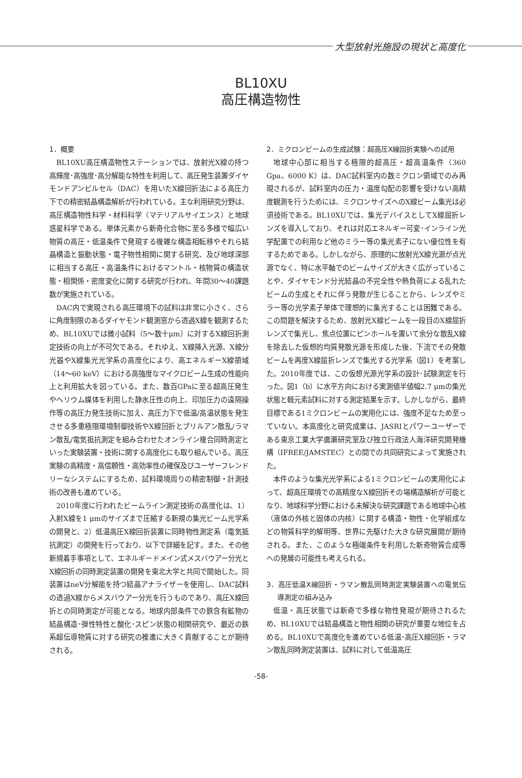大型放射光施設の現状と高度化
BL10XU
高圧構造物性
1．概要
BL10XU高圧構造物性ステーションでは、放射光X線の持つ高輝度･高強度･高分解能な特性を利用して、高圧発生装置ダイヤモンドアンビルセル（DAC）を用いたX線回折法による高圧力下での精密結晶構造解析が行われている。主な利用研究分野は、高圧構造物性科学・材料科学（マテリアルサイエンス）と地球惑星科学である。単体元素から新奇化合物に至る多様で幅広い物質の高圧・低温条件で発現する複雑な構造相転移やそれら結晶構造と振動状態・電子物性相関に関する研究、及び地球深部に相当する高圧・高温条件におけるマントル・核物質の構造状態・相関係・密度変化に関する研究が行われ、年間30～40課題数が実施されている。
DAC内で実現される高圧環境下の試料は非常に小さく、さらに角度制限のあるダイヤモンド観測窓から透過X線を観測するため、BL10XUでは微小試料（5～数十μm）に対するX線回折測定技術の向上が不可欠である。それゆえ、X線挿入光源、X線分光器やX線集光光学系の高度化により、高エネルギーX線領域（14～60 keV）における高強度なマイクロビーム生成の性能向上と利用拡大を図っている。また、数百GPaに至る超高圧発生やヘリウム媒体を利用した静水圧性の向上、印加圧力の遠隔操作等の高圧力発生技術に加え、高圧力下で低温/高温状態を発生させる多重極限環境制御技術やX線回折とブリルアン散乱/ラマン散乱/電気抵抗測定を組み合わせたオンライン複合同時測定といった実験装置・技術に関する高度化にも取り組んでいる。高圧実験の高精度・高信頼性・高効率性の確保及びユーザーフレンドリーなシステムにするため、試料環境周りの精密制御・計測技術の改善も進めている。
2010年度に行われたビームライン測定技術の高度化は、1）入射X線を1 μmのサイズまで圧縮する新規の集光ビーム光学系の開発と、2）低温高圧X線回折装置に同時物性測定系（電気抵抗測定）の開発を行っており、以下で詳細を記す。また、その他新規着手事項として、エネルギードメイン式メスバウアー分光とX線回折の同時測定装置の開発を東北大学と共同で開始した。同装置はneV分解能を持つ結晶アナライザーを使用し、DAC試料の透過X線からメスバウアー分光を行うものであり、高圧X線回折との同時測定が可能となる。地球内部条件での鉄含有鉱物の結晶構造･弾性特性と酸化･スピン状態の相関研究や、最近の鉄系超伝導物質に対する研究の推進に大きく貢献することが期待される。
2．ミクロンビームの生成試験：超高圧X線回折実験への試用
地球中心部に相当する極限的超高圧・超高温条件（360 Gpa、6000 K）は、DAC試料室内の数ミクロン領域でのみ再現されるが、試料室内の圧力・温度勾配の影響を受けない高精度観測を行うためには、ミクロンサイズへのX線ビーム集光は必須技術である。BL10XUでは、集光デバイスとしてX線屈折レンズを導入しており、それは対応エネルギー可変･インライン光学配置での利用など他のミラー等の集光素子にない優位性を有するためである。しかしながら、原理的に放射光X線光源が点光源でなく、特に水平軸でのビームサイズが大きく広がっていることや、ダイヤモンド分光結晶の不完全性や熱負荷による乱れたビームの生成とそれに伴う発散が生じることから、レンズやミラー等の光学素子単体で理想的に集光することは困難である。この問題を解決するため、放射光X線ビームを一段目のX線屈折レンズで集光し、焦点位置にピンホールを置いて余分な散乱X線を除去した仮想的均質発散光源を形成した後、下流でその発散ビームを再度X線屈折レンズで集光する光学系（図1）を考案した。2010年度では、この仮想光源光学系の設計･試験測定を行った。図1（b）に水平方向における実測値半値幅2.7 μmの集光状態と軽元素試料に対する測定結果を示す。しかしながら、最終目標である1ミクロンビームの実用化には、強度不足なため至っていない。本高度化と研究成果は、JASRIとパワーユーザーである東京工業大学廣瀬研究室及び独立行政法人海洋研究開発機構（IFREE/JAMSTEC）との間での共同研究によって実施された。
本件のような集光光学系による1ミクロンビームの実用化によって、超高圧環境での高精度なX線回折その場構造解析が可能となり、地球科学分野における未解決な研究課題である地球中心核（液体の外核と固体の内核）に関する構造・物性・化学組成などの物質科学的解明等、世界に先駆けた大きな研究展開が期待される。また、このような極端条件を利用した新奇物質合成等への発展の可能性も考えられる。
3．高圧低温X線回折・ラマン散乱同時測定実験装置への電気伝導測定の組み込み
低温・高圧状態では新奇で多様な物性発現が期待されるため、BL10XUでは結晶構造と物性相関の研究が重要な地位を占める。BL10XUで高度化を進めている低温･高圧X線回折・ラマン散乱同時測定装置は、試料に対して低温高圧
-58-